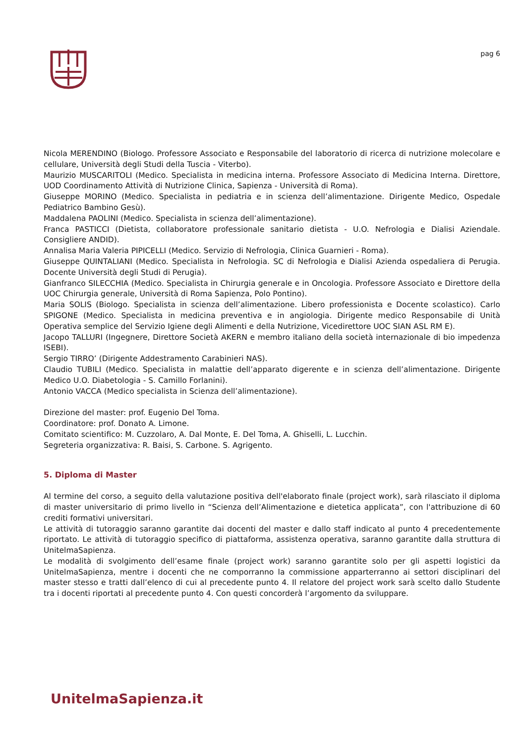pag 6
Nicola MERENDINO (Biologo. Professore Associato e Responsabile del laboratorio di ricerca di nutrizione molecolare e cellulare, Università degli Studi della Tuscia - Viterbo).
Maurizio MUSCARITOLI (Medico. Specialista in medicina interna. Professore Associato di Medicina Interna. Direttore, UOD Coordinamento Attività di Nutrizione Clinica, Sapienza - Università di Roma).
Giuseppe MORINO (Medico. Specialista in pediatria e in scienza dell’alimentazione. Dirigente Medico, Ospedale Pediatrico Bambino Gesù).
Maddalena PAOLINI (Medico. Specialista in scienza dell’alimentazione).
Franca PASTICCI (Dietista, collaboratore professionale sanitario dietista - U.O. Nefrologia e Dialisi Aziendale. Consigliere ANDID).
Annalisa Maria Valeria PIPICELLI (Medico. Servizio di Nefrologia, Clinica Guarnieri - Roma).
Giuseppe QUINTALIANI (Medico. Specialista in Nefrologia. SC di Nefrologia e Dialisi Azienda ospedaliera di Perugia. Docente Università degli Studi di Perugia).
Gianfranco SILECCHIA (Medico. Specialista in Chirurgia generale e in Oncologia. Professore Associato e Direttore della UOC Chirurgia generale, Università di Roma Sapienza, Polo Pontino).
Maria SOLIS (Biologo. Specialista in scienza dell’alimentazione. Libero professionista e Docente scolastico). Carlo SPIGONE (Medico. Specialista in medicina preventiva e in angiologia. Dirigente medico Responsabile di Unità Operativa semplice del Servizio Igiene degli Alimenti e della Nutrizione, Vicedirettore UOC SIAN ASL RM E).
Jacopo TALLURI (Ingegnere, Direttore Società AKERN e membro italiano della società internazionale di bio impedenza ISEBI).
Sergio TIRRO’ (Dirigente Addestramento Carabinieri NAS).
Claudio TUBILI (Medico. Specialista in malattie dell’apparato digerente e in scienza dell’alimentazione. Dirigente Medico U.O. Diabetologia - S. Camillo Forlanini).
Antonio VACCA (Medico specialista in Scienza dell’alimentazione).
Direzione del master: prof. Eugenio Del Toma.
Coordinatore: prof. Donato A. Limone.
Comitato scientifico: M. Cuzzolaro, A. Dal Monte, E. Del Toma, A. Ghiselli, L. Lucchin.
Segreteria organizzativa: R. Baisi, S. Carbone. S. Agrigento.
5. Diploma di Master
Al termine del corso, a seguito della valutazione positiva dell'elaborato finale (project work), sarà rilasciato il diploma di master universitario di primo livello in “Scienza dell’Alimentazione e dietetica applicata”, con l'attribuzione di 60 crediti formativi universitari.
Le attività di tutoraggio saranno garantite dai docenti del master e dallo staff indicato al punto 4 precedentemente riportato. Le attività di tutoraggio specifico di piattaforma, assistenza operativa, saranno garantite dalla struttura di UnitelmaSapienza.
Le modalità di svolgimento dell’esame finale (project work) saranno garantite solo per gli aspetti logistici da UnitelmaSapienza, mentre i docenti che ne comporranno la commissione apparterranno ai settori disciplinari del master stesso e tratti dall’elenco di cui al precedente punto 4. Il relatore del project work sarà scelto dallo Studente tra i docenti riportati al precedente punto 4. Con questi concorderà l’argomento da sviluppare.
UnitelmaSapienza.it